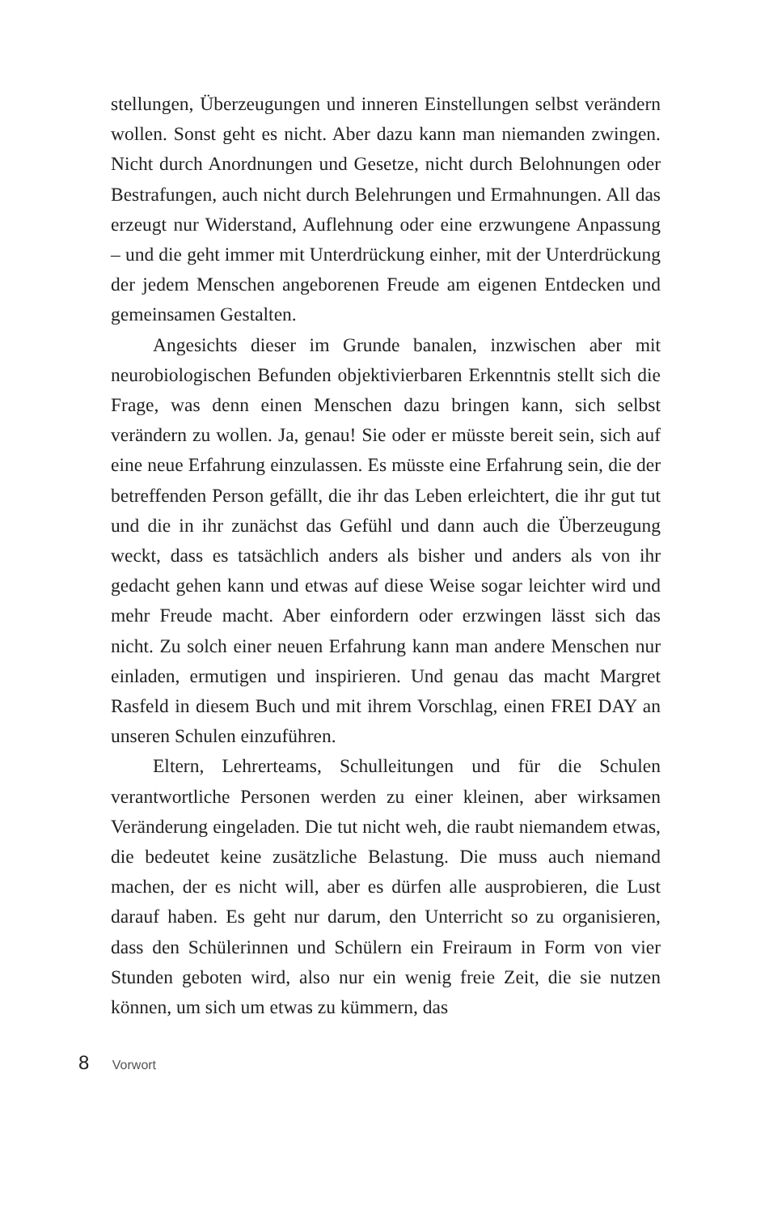stellungen, Überzeugungen und inneren Einstellungen selbst verändern wollen. Sonst geht es nicht. Aber dazu kann man niemanden zwingen. Nicht durch Anordnungen und Gesetze, nicht durch Belohnungen oder Bestrafungen, auch nicht durch Belehrungen und Ermahnungen. All das erzeugt nur Widerstand, Auflehnung oder eine erzwungene Anpassung – und die geht immer mit Unterdrückung einher, mit der Unterdrückung der jedem Menschen angeborenen Freude am eigenen Entdecken und gemeinsamen Gestalten.
Angesichts dieser im Grunde banalen, inzwischen aber mit neurobiologischen Befunden objektivierbaren Erkenntnis stellt sich die Frage, was denn einen Menschen dazu bringen kann, sich selbst verändern zu wollen. Ja, genau! Sie oder er müsste bereit sein, sich auf eine neue Erfahrung einzulassen. Es müsste eine Erfahrung sein, die der betreffenden Person gefällt, die ihr das Leben erleichtert, die ihr gut tut und die in ihr zunächst das Gefühl und dann auch die Überzeugung weckt, dass es tatsächlich anders als bisher und anders als von ihr gedacht gehen kann und etwas auf diese Weise sogar leichter wird und mehr Freude macht. Aber einfordern oder erzwingen lässt sich das nicht. Zu solch einer neuen Erfahrung kann man andere Menschen nur einladen, ermutigen und inspirieren. Und genau das macht Margret Rasfeld in diesem Buch und mit ihrem Vorschlag, einen FREI DAY an unseren Schulen einzuführen.
Eltern, Lehrerteams, Schulleitungen und für die Schulen verantwortliche Personen werden zu einer kleinen, aber wirksamen Veränderung eingeladen. Die tut nicht weh, die raubt niemandem etwas, die bedeutet keine zusätzliche Belastung. Die muss auch niemand machen, der es nicht will, aber es dürfen alle ausprobieren, die Lust darauf haben. Es geht nur darum, den Unterricht so zu organisieren, dass den Schülerinnen und Schülern ein Freiraum in Form von vier Stunden geboten wird, also nur ein wenig freie Zeit, die sie nutzen können, um sich um etwas zu kümmern, das
8 Vorwort